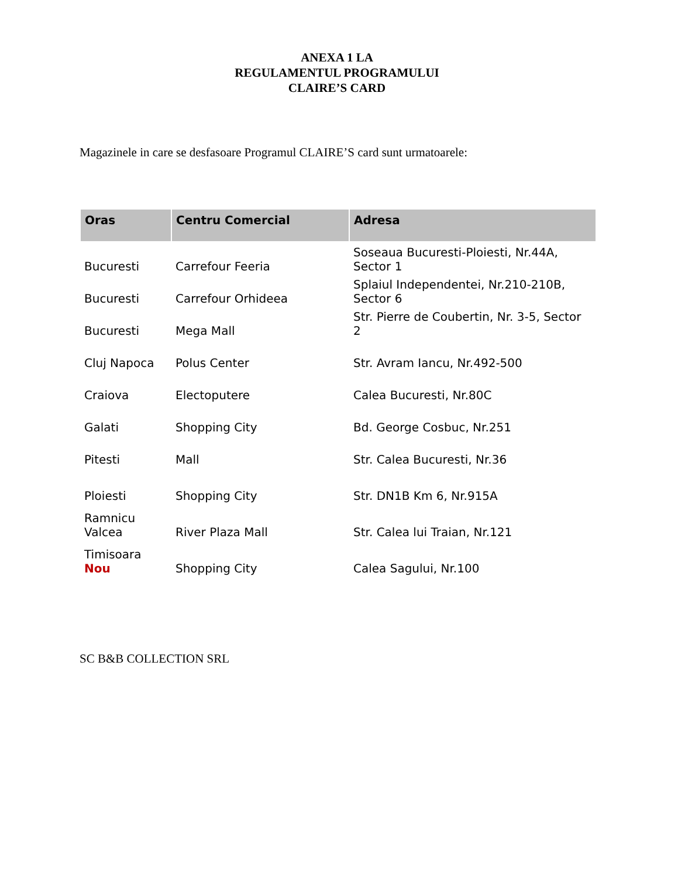ANEXA 1 LA
REGULAMENTUL PROGRAMULUI
CLAIRE’S CARD
Magazinele in care se desfasoare Programul CLAIRE’S card sunt urmatoarele:
| Oras | Centru Comercial | Adresa |
| --- | --- | --- |
| Bucuresti | Carrefour Feeria | Soseaua Bucuresti-Ploiesti, Nr.44A, Sector 1 |
| Bucuresti | Carrefour Orhideea | Splaiul Independentei, Nr.210-210B, Sector 6 |
| Bucuresti | Mega Mall | Str. Pierre de Coubertin, Nr. 3-5, Sector 2 |
| Cluj Napoca | Polus Center | Str. Avram Iancu, Nr.492-500 |
| Craiova | Electoputere | Calea Bucuresti, Nr.80C |
| Galati | Shopping City | Bd. George Cosbuc, Nr.251 |
| Pitesti | Mall | Str. Calea Bucuresti, Nr.36 |
| Ploiesti | Shopping City | Str. DN1B Km 6, Nr.915A |
| Ramnicu Valcea | River Plaza Mall | Str. Calea lui Traian, Nr.121 |
| Timisoara Nou | Shopping City | Calea Sagului, Nr.100 |
SC B&B COLLECTION SRL